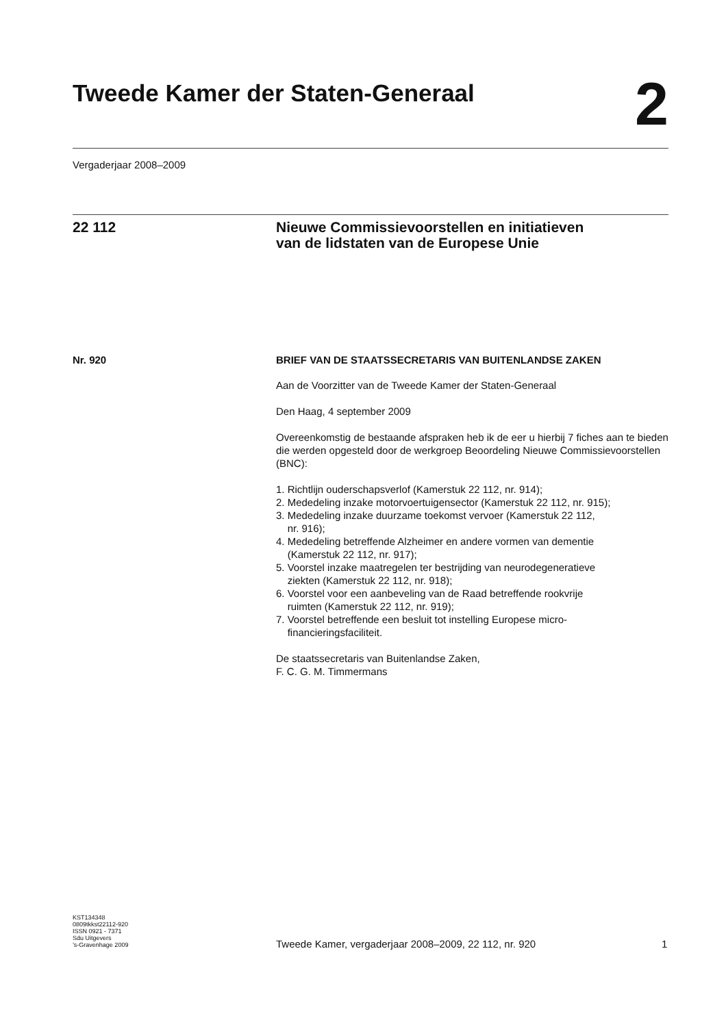Tweede Kamer der Staten-Generaal
2
Vergaderjaar 2008–2009
22 112
Nieuwe Commissievoorstellen en initiatieven
van de lidstaten van de Europese Unie
Nr. 920
BRIEF VAN DE STAATSSECRETARIS VAN BUITENLANDSE ZAKEN
Aan de Voorzitter van de Tweede Kamer der Staten-Generaal
Den Haag, 4 september 2009
Overeenkomstig de bestaande afspraken heb ik de eer u hierbij 7 fiches aan te bieden die werden opgesteld door de werkgroep Beoordeling Nieuwe Commissievoorstellen (BNC):
1. Richtlijn ouderschapsverlof (Kamerstuk 22 112, nr. 914);
2. Mededeling inzake motorvoertuigensector (Kamerstuk 22 112, nr. 915);
3. Mededeling inzake duurzame toekomst vervoer (Kamerstuk 22 112,
nr. 916);
4. Mededeling betreffende Alzheimer en andere vormen van dementie
(Kamerstuk 22 112, nr. 917);
5. Voorstel inzake maatregelen ter bestrijding van neurodegeneratieve
ziekten (Kamerstuk 22 112, nr. 918);
6. Voorstel voor een aanbeveling van de Raad betreffende rookvrije
ruimten (Kamerstuk 22 112, nr. 919);
7. Voorstel betreffende een besluit tot instelling Europese micro-
financieringsfaciliteit.
De staatssecretaris van Buitenlandse Zaken,
F. C. G. M. Timmermans
KST134348
0809tkkst22112-920
ISSN 0921 - 7371
Sdu Uitgevers
’s-Gravenhage 2009
Tweede Kamer, vergaderjaar 2008–2009, 22 112, nr. 920
1